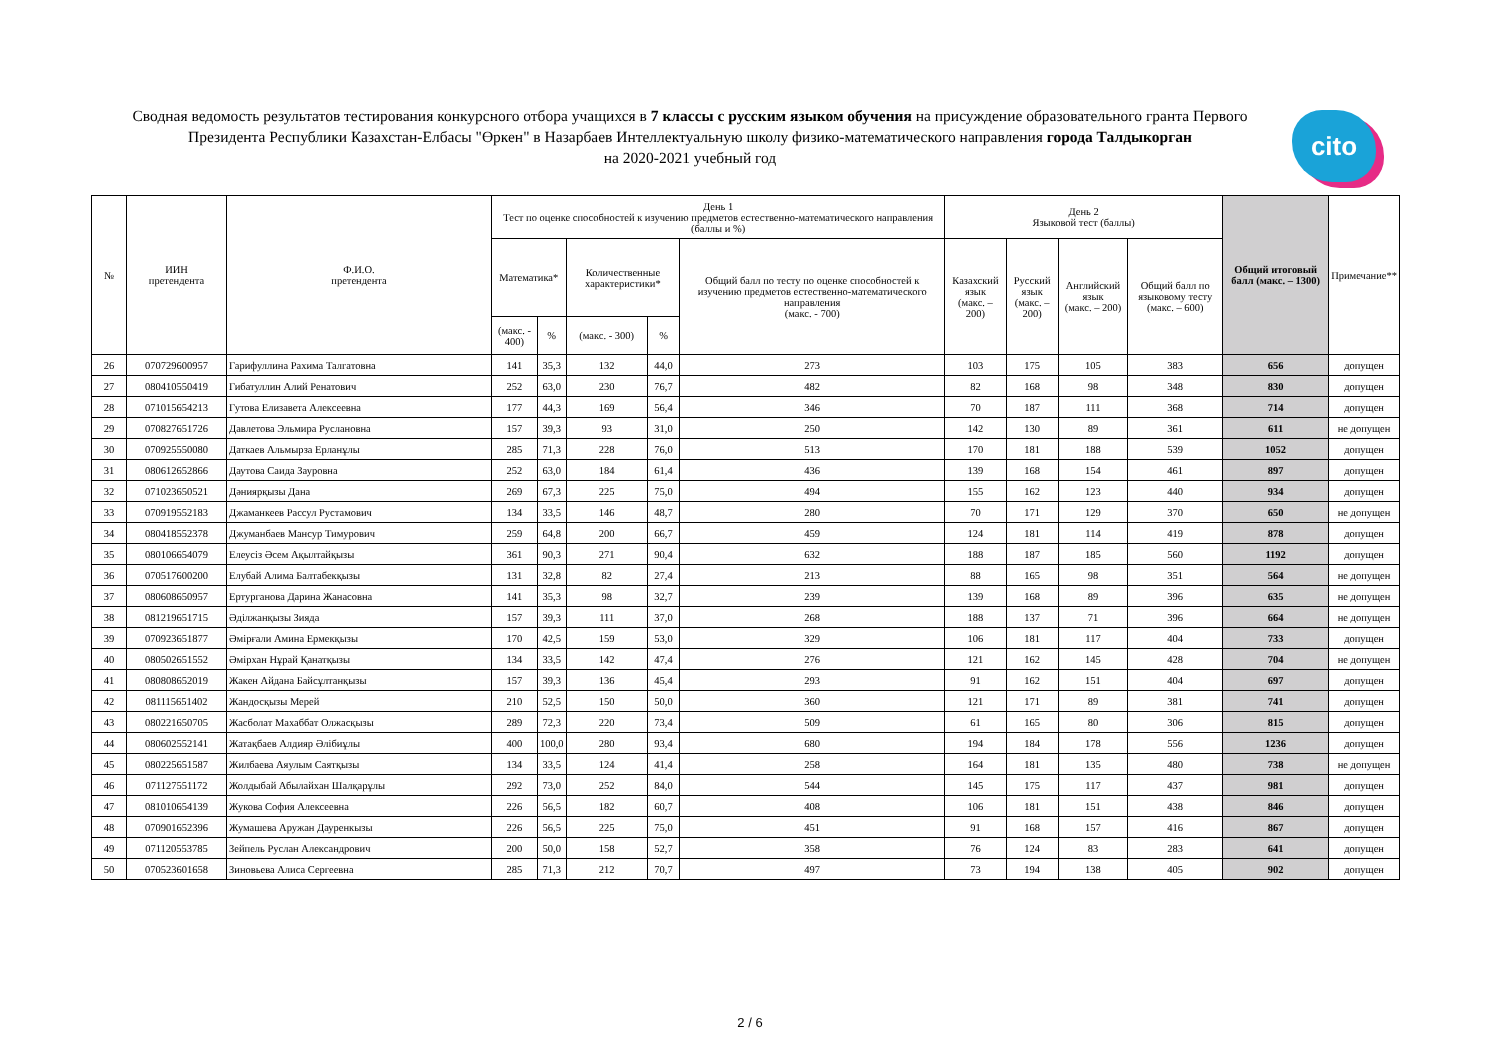Сводная ведомость результатов тестирования конкурсного отбора учащихся в 7 классы с русским языком обучения на присуждение образовательного гранта Первого Президента Республики Казахстан-Елбасы "Өркен" в Назарбаев Интеллектуальную школу физико-математического направления города Талдыкорган
на 2020-2021 учебный год
cito
| № | ИИН претендента | Ф.И.О. претендента | День 1 Тест по оценке способностей к изучению предметов естественно-математического направления (баллы и %) | | | | | День 2 Языковой тест (баллы) | | | | Общий итоговый балл (макс. – 1300) | Примечание** |
| --- | --- | --- | --- | --- | --- | --- | --- | --- | --- | --- | --- | --- | --- |
| | | | Математика* | | Количественные характеристики* | | Общий балл по тесту по оценке способностей к изучению предметов естественно-математического направления (макс. - 700) | Казахский язык (макс. – 200) | Русский язык (макс. – 200) | Английский язык (макс. – 200) | Общий балл по языковому тесту (макс. – 600) | | |
| | | | (макс. - 400) | % | (макс. - 300) | % | | | | | | | |
| 26 | 070729600957 | Гарифуллина Рахима Талгатовна | 141 | 35,3 | 132 | 44,0 | 273 | 103 | 175 | 105 | 383 | 656 | допущен |
| 27 | 080410550419 | Гибатуллин Алий Ренатович | 252 | 63,0 | 230 | 76,7 | 482 | 82 | 168 | 98 | 348 | 830 | допущен |
| 28 | 071015654213 | Гутова Елизавета Алексеевна | 177 | 44,3 | 169 | 56,4 | 346 | 70 | 187 | 111 | 368 | 714 | допущен |
| 29 | 070827651726 | Давлетова Эльмира Руслановна | 157 | 39,3 | 93 | 31,0 | 250 | 142 | 130 | 89 | 361 | 611 | не допущен |
| 30 | 070925550080 | Даткаев Альмырза Ерланұлы | 285 | 71,3 | 228 | 76,0 | 513 | 170 | 181 | 188 | 539 | 1052 | допущен |
| 31 | 080612652866 | Даутова Саида Зауровна | 252 | 63,0 | 184 | 61,4 | 436 | 139 | 168 | 154 | 461 | 897 | допущен |
| 32 | 071023650521 | Дәниярқызы Дана | 269 | 67,3 | 225 | 75,0 | 494 | 155 | 162 | 123 | 440 | 934 | допущен |
| 33 | 070919552183 | Джаманкеев Рассул Рустамович | 134 | 33,5 | 146 | 48,7 | 280 | 70 | 171 | 129 | 370 | 650 | не допущен |
| 34 | 080418552378 | Джуманбаев Мансур Тимурович | 259 | 64,8 | 200 | 66,7 | 459 | 124 | 181 | 114 | 419 | 878 | допущен |
| 35 | 080106654079 | Елеусіз Әсем Ақылтайқызы | 361 | 90,3 | 271 | 90,4 | 632 | 188 | 187 | 185 | 560 | 1192 | допущен |
| 36 | 070517600200 | Елубай Алима Балтабекқызы | 131 | 32,8 | 82 | 27,4 | 213 | 88 | 165 | 98 | 351 | 564 | не допущен |
| 37 | 080608650957 | Ертурганова Дарина Жанасовна | 141 | 35,3 | 98 | 32,7 | 239 | 139 | 168 | 89 | 396 | 635 | не допущен |
| 38 | 081219651715 | Әділжанқызы Зияда | 157 | 39,3 | 111 | 37,0 | 268 | 188 | 137 | 71 | 396 | 664 | не допущен |
| 39 | 070923651877 | Әмірғали Амина Ермекқызы | 170 | 42,5 | 159 | 53,0 | 329 | 106 | 181 | 117 | 404 | 733 | допущен |
| 40 | 080502651552 | Әмірхан Нұрай Қанатқызы | 134 | 33,5 | 142 | 47,4 | 276 | 121 | 162 | 145 | 428 | 704 | не допущен |
| 41 | 080808652019 | Жакен Айдана Байсұлтанқызы | 157 | 39,3 | 136 | 45,4 | 293 | 91 | 162 | 151 | 404 | 697 | допущен |
| 42 | 081115651402 | Жандосқызы Мерей | 210 | 52,5 | 150 | 50,0 | 360 | 121 | 171 | 89 | 381 | 741 | допущен |
| 43 | 080221650705 | Жасболат Махаббат Олжасқызы | 289 | 72,3 | 220 | 73,4 | 509 | 61 | 165 | 80 | 306 | 815 | допущен |
| 44 | 080602552141 | Жатақбаев Алдияр Әлібиұлы | 400 | 100,0 | 280 | 93,4 | 680 | 194 | 184 | 178 | 556 | 1236 | допущен |
| 45 | 080225651587 | Жилбаева Аяулым Саятқызы | 134 | 33,5 | 124 | 41,4 | 258 | 164 | 181 | 135 | 480 | 738 | не допущен |
| 46 | 071127551172 | Жолдыбай Абылайхан Шалқарұлы | 292 | 73,0 | 252 | 84,0 | 544 | 145 | 175 | 117 | 437 | 981 | допущен |
| 47 | 081010654139 | Жукова София Алексеевна | 226 | 56,5 | 182 | 60,7 | 408 | 106 | 181 | 151 | 438 | 846 | допущен |
| 48 | 070901652396 | Жумашева Аружан Дауренкызы | 226 | 56,5 | 225 | 75,0 | 451 | 91 | 168 | 157 | 416 | 867 | допущен |
| 49 | 071120553785 | Зейпель Руслан Александрович | 200 | 50,0 | 158 | 52,7 | 358 | 76 | 124 | 83 | 283 | 641 | допущен |
| 50 | 070523601658 | Зиновьева Алиса Сергеевна | 285 | 71,3 | 212 | 70,7 | 497 | 73 | 194 | 138 | 405 | 902 | допущен |
2 / 6